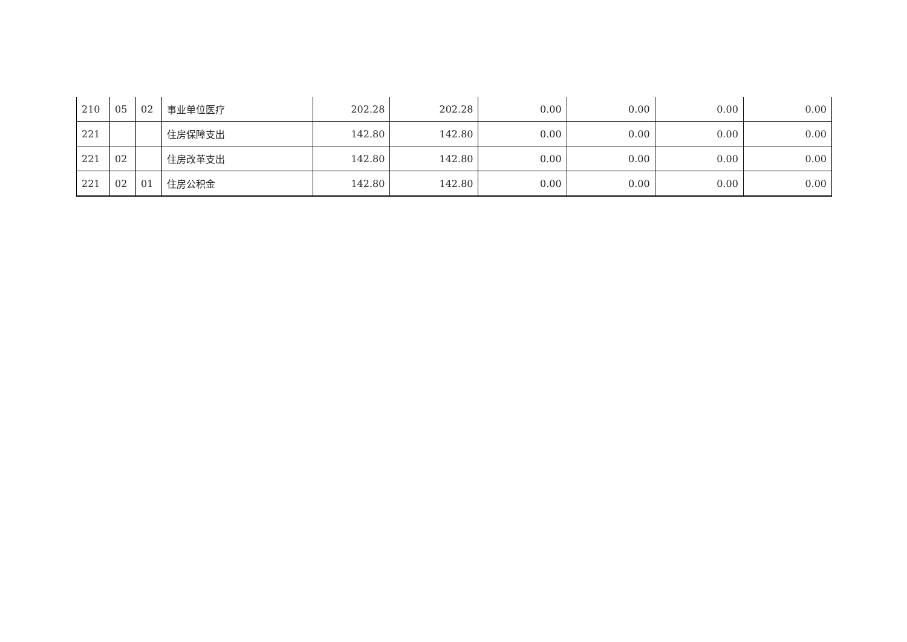| 210 | 05 | 02 | 事业单位医疗 | 202.28 | 202.28 | 0.00 | 0.00 | 0.00 | 0.00 |
| 221 | | | 住房保障支出 | 142.80 | 142.80 | 0.00 | 0.00 | 0.00 | 0.00 |
| 221 | 02 | | 住房改革支出 | 142.80 | 142.80 | 0.00 | 0.00 | 0.00 | 0.00 |
| 221 | 02 | 01 | 住房公积金 | 142.80 | 142.80 | 0.00 | 0.00 | 0.00 | 0.00 |